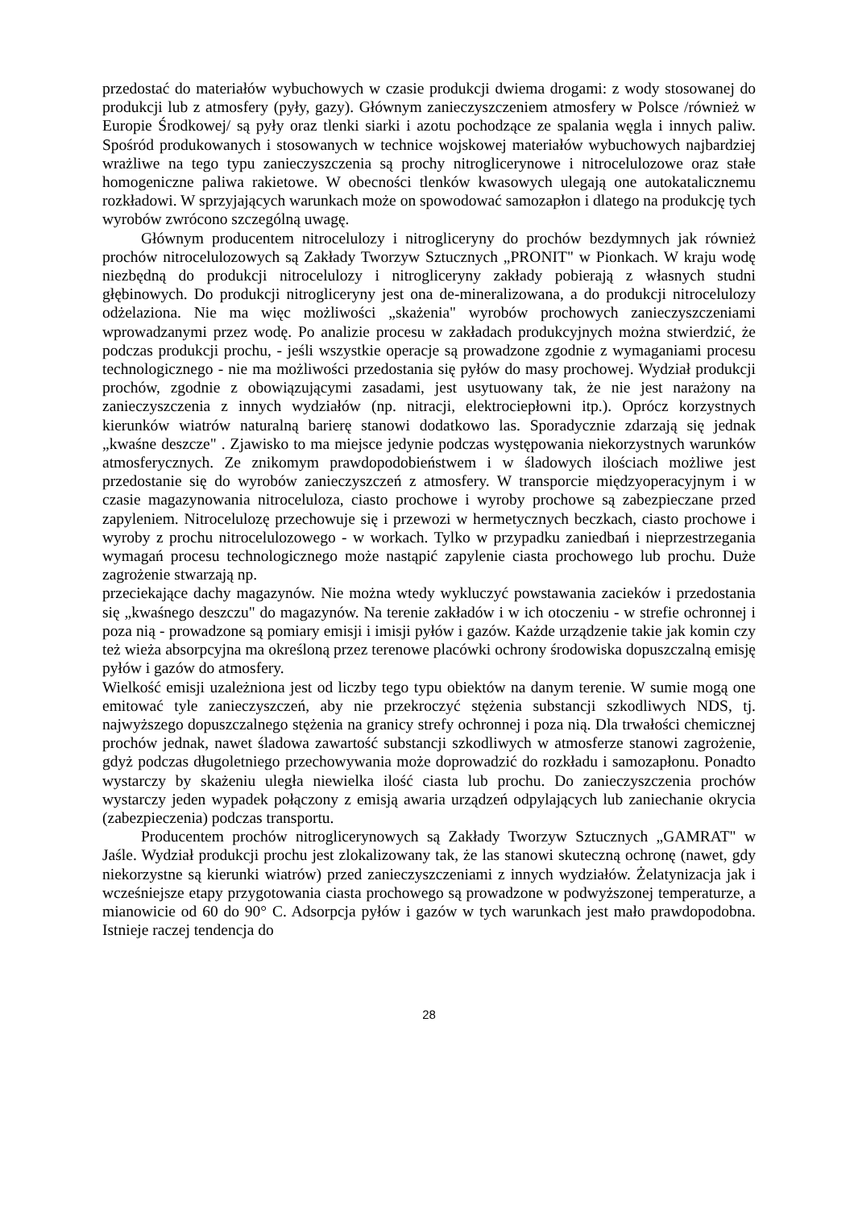przedostać do materiałów wybuchowych w czasie produkcji dwiema drogami: z wody stosowanej do produkcji lub z atmosfery (pyły, gazy). Głównym zanieczyszczeniem atmosfery w Polsce /również w Europie Środkowej/ są pyły oraz tlenki siarki i azotu pochodzące ze spalania węgla i innych paliw. Spośród produkowanych i stosowanych w technice wojskowej materiałów wybuchowych najbardziej wrażliwe na tego typu zanieczyszczenia są prochy nitroglicerynowe i nitrocelulozowe oraz stałe homogeniczne paliwa rakietowe. W obecności tlenków kwasowych ulegają one autokatalicznemu rozkładowi. W sprzyjających warunkach może on spowodować samozapłon i dlatego na produkcję tych wyrobów zwrócono szczególną uwagę.
Głównym producentem nitrocelulozy i nitrogliceryny do prochów bezdymnych jak również prochów nitrocelulozowych są Zakłady Tworzyw Sztucznych „PRONIT" w Pionkach. W kraju wodę niezbędną do produkcji nitrocelulozy i nitrogliceryny zakłady pobierają z własnych studni głębinowych. Do produkcji nitrogliceryny jest ona de-mineralizowana, a do produkcji nitrocelulozy odżelaziona. Nie ma więc możliwości „skażenia" wyrobów prochowych zanieczyszczeniami wprowadzanymi przez wodę. Po analizie procesu w zakładach produkcyjnych można stwierdzić, że podczas produkcji prochu, - jeśli wszystkie operacje są prowadzone zgodnie z wymaganiami procesu technologicznego - nie ma możliwości przedostania się pyłów do masy prochowej. Wydział produkcji prochów, zgodnie z obowiązującymi zasadami, jest usytuowany tak, że nie jest narażony na zanieczyszczenia z innych wydziałów (np. nitracji, elektrociepłowni itp.). Oprócz korzystnych kierunków wiatrów naturalną barierę stanowi dodatkowo las. Sporadycznie zdarzają się jednak „kwaśne deszcze" . Zjawisko to ma miejsce jedynie podczas występowania niekorzystnych warunków atmosferycznych. Ze znikomym prawdopodobieństwem i w śladowych ilościach możliwe jest przedostanie się do wyrobów zanieczyszczeń z atmosfery. W transporcie międzyoperacyjnym i w czasie magazynowania nitroceluloza, ciasto prochowe i wyroby prochowe są zabezpieczane przed zapyleniem. Nitrocelulozę przechowuje się i przewozi w hermetycznych beczkach, ciasto prochowe i wyroby z prochu nitrocelulozowego - w workach. Tylko w przypadku zaniedbań i nieprzestrzegania wymagań procesu technologicznego może nastąpić zapylenie ciasta prochowego lub prochu. Duże zagrożenie stwarzają np.
przeciekające dachy magazynów. Nie można wtedy wykluczyć powstawania zacieków i przedostania się „kwaśnego deszczu" do magazynów. Na terenie zakładów i w ich otoczeniu - w strefie ochronnej i poza nią - prowadzone są pomiary emisji i imisji pyłów i gazów. Każde urządzenie takie jak komin czy też wieża absorpcyjna ma określoną przez terenowe placówki ochrony środowiska dopuszczalną emisję pyłów i gazów do atmosfery.
Wielkość emisji uzależniona jest od liczby tego typu obiektów na danym terenie. W sumie mogą one emitować tyle zanieczyszczeń, aby nie przekroczyć stężenia substancji szkodliwych NDS, tj. najwyższego dopuszczalnego stężenia na granicy strefy ochronnej i poza nią. Dla trwałości chemicznej prochów jednak, nawet śladowa zawartość substancji szkodliwych w atmosferze stanowi zagrożenie, gdyż podczas długoletniego przechowywania może doprowadzić do rozkładu i samozapłonu. Ponadto wystarczy by skażeniu uległa niewielka ilość ciasta lub prochu. Do zanieczyszczenia prochów wystarczy jeden wypadek połączony z emisją awaria urządzeń odpylających lub zaniechanie okrycia (zabezpieczenia) podczas transportu.
Producentem prochów nitroglicerynowych są Zakłady Tworzyw Sztucznych „GAMRAT" w Jaśle. Wydział produkcji prochu jest zlokalizowany tak, że las stanowi skuteczną ochronę (nawet, gdy niekorzystne są kierunki wiatrów) przed zanieczyszczeniami z innych wydziałów. Żelatynizacja jak i wcześniejsze etapy przygotowania ciasta prochowego są prowadzone w podwyższonej temperaturze, a mianowicie od 60 do 90° C. Adsorpcja pyłów i gazów w tych warunkach jest mało prawdopodobna. Istnieje raczej tendencja do
28